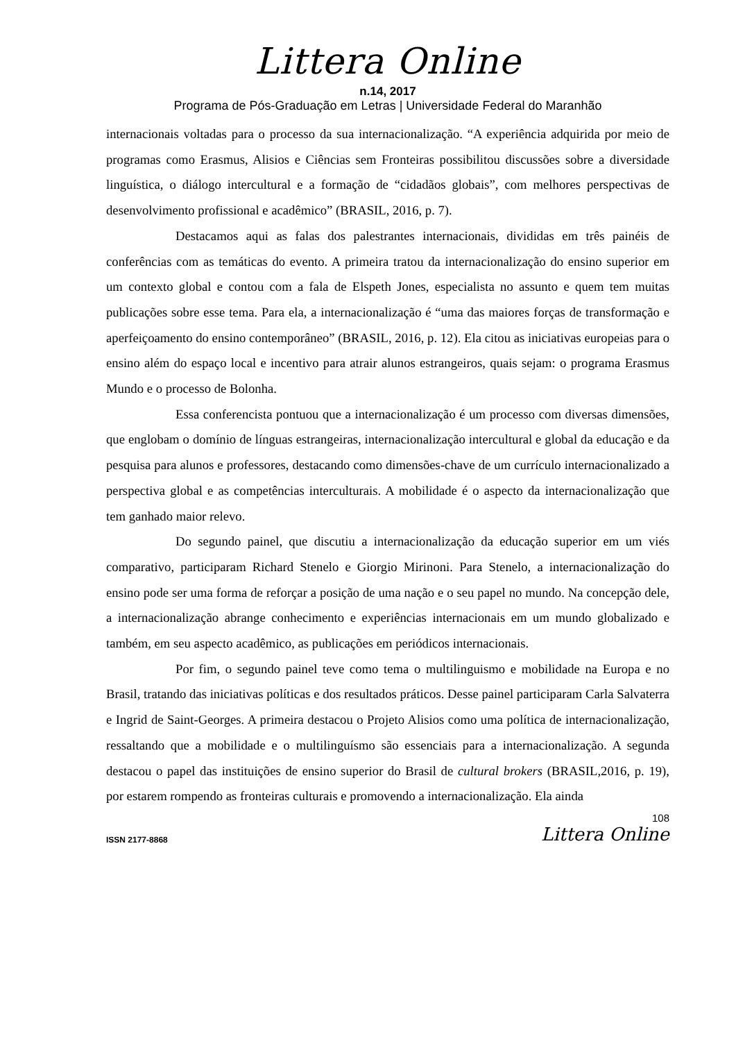Littera Online
n.14, 2017
Programa de Pós-Graduação em Letras | Universidade Federal do Maranhão
internacionais voltadas para o processo da sua internacionalização. “A experiência adquirida por meio de programas como Erasmus, Alisios e Ciências sem Fronteiras possibilitou discussões sobre a diversidade linguística, o diálogo intercultural e a formação de “cidadãos globais”, com melhores perspectivas de desenvolvimento profissional e acadêmico” (BRASIL, 2016, p. 7).
Destacamos aqui as falas dos palestrantes internacionais, divididas em três painéis de conferências com as temáticas do evento. A primeira tratou da internacionalização do ensino superior em um contexto global e contou com a fala de Elspeth Jones, especialista no assunto e quem tem muitas publicações sobre esse tema. Para ela, a internacionalização é “uma das maiores forças de transformação e aperfeiçoamento do ensino contemporâneo” (BRASIL, 2016, p. 12). Ela citou as iniciativas europeias para o ensino além do espaço local e incentivo para atrair alunos estrangeiros, quais sejam: o programa Erasmus Mundo e o processo de Bolonha.
Essa conferencista pontuou que a internacionalização é um processo com diversas dimensões, que englobam o domínio de línguas estrangeiras, internacionalização intercultural e global da educação e da pesquisa para alunos e professores, destacando como dimensões-chave de um currículo internacionalizado a perspectiva global e as competências interculturais. A mobilidade é o aspecto da internacionalização que tem ganhado maior relevo.
Do segundo painel, que discutiu a internacionalização da educação superior em um viés comparativo, participaram Richard Stenelo e Giorgio Mirinoni. Para Stenelo, a internacionalização do ensino pode ser uma forma de reforçar a posição de uma nação e o seu papel no mundo. Na concepção dele, a internacionalização abrange conhecimento e experiências internacionais em um mundo globalizado e também, em seu aspecto acadêmico, as publicações em periódicos internacionais.
Por fim, o segundo painel teve como tema o multilinguismo e mobilidade na Europa e no Brasil, tratando das iniciativas políticas e dos resultados práticos. Desse painel participaram Carla Salvaterra e Ingrid de Saint-Georges. A primeira destacou o Projeto Alisios como uma política de internacionalização, ressaltando que a mobilidade e o multilinguísmo são essenciais para a internacionalização. A segunda destacou o papel das instituições de ensino superior do Brasil de cultural brokers (BRASIL,2016, p. 19), por estarem rompendo as fronteiras culturais e promovendo a internacionalização. Ela ainda
108
ISSN 2177-8868 Littera Online